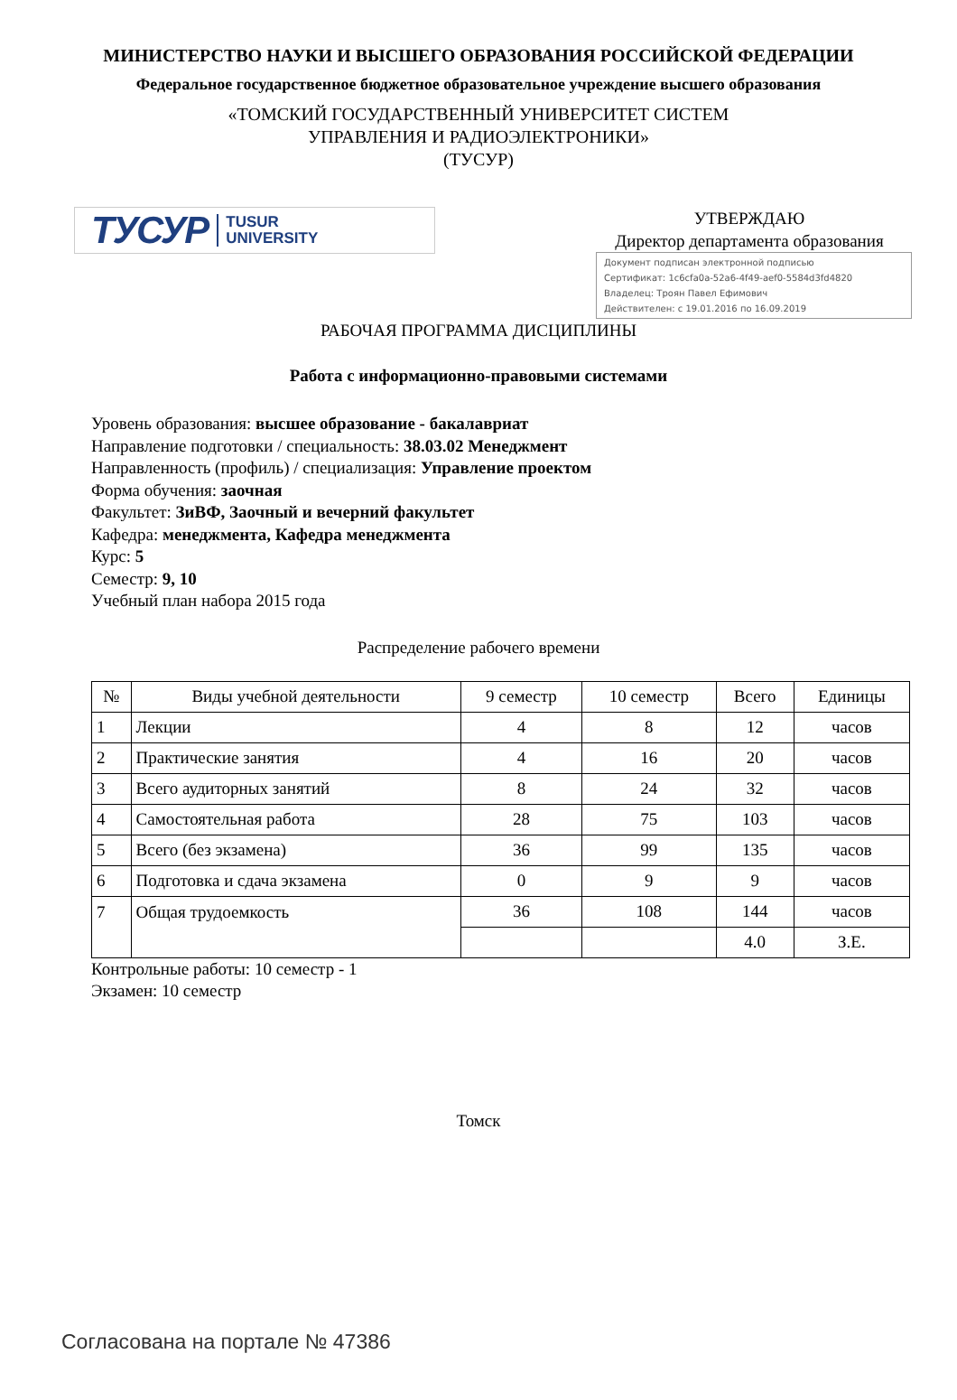МИНИСТЕРСТВО НАУКИ И ВЫСШЕГО ОБРАЗОВАНИЯ РОССИЙСКОЙ ФЕДЕРАЦИИ
Федеральное государственное бюджетное образовательное учреждение высшего образования
«ТОМСКИЙ ГОСУДАРСТВЕННЫЙ УНИВЕРСИТЕТ СИСТЕМ
УПРАВЛЕНИЯ И РАДИОЭЛЕКТРОНИКИ»
(ТУСУР)
ТУСУР TUSUR
UNIVERSITY
УТВЕРЖДАЮ
Директор департамента образования
Документ подписан электронной подписью
Сертификат: 1c6cfa0a-52a6-4f49-aef0-5584d3fd4820
Владелец: Троян Павел Ефимович
Действителен: с 19.01.2016 по 16.09.2019
РАБОЧАЯ ПРОГРАММА ДИСЦИПЛИНЫ
Работа с информационно-правовыми системами
Уровень образования: высшее образование - бакалавриат
Направление подготовки / специальность: 38.03.02 Менеджмент
Направленность (профиль) / специализация: Управление проектом
Форма обучения: заочная
Факультет: ЗиВФ, Заочный и вечерний факультет
Кафедра: менеджмента, Кафедра менеджмента
Курс: 5
Семестр: 9, 10
Учебный план набора 2015 года
Распределение рабочего времени
| № | Виды учебной деятельности | 9 семестр | 10 семестр | Всего | Единицы |
| --- | --- | --- | --- | --- | --- |
| 1 | Лекции | 4 | 8 | 12 | часов |
| 2 | Практические занятия | 4 | 16 | 20 | часов |
| 3 | Всего аудиторных занятий | 8 | 24 | 32 | часов |
| 4 | Самостоятельная работа | 28 | 75 | 103 | часов |
| 5 | Всего (без экзамена) | 36 | 99 | 135 | часов |
| 6 | Подготовка и сдача экзамена | 0 | 9 | 9 | часов |
| 7 | Общая трудоемкость | 36 | 108 | 144 | часов |
| | | | | 4.0 | З.Е. |
Контрольные работы: 10 семестр - 1
Экзамен: 10 семестр
Томск
Согласована на портале № 47386